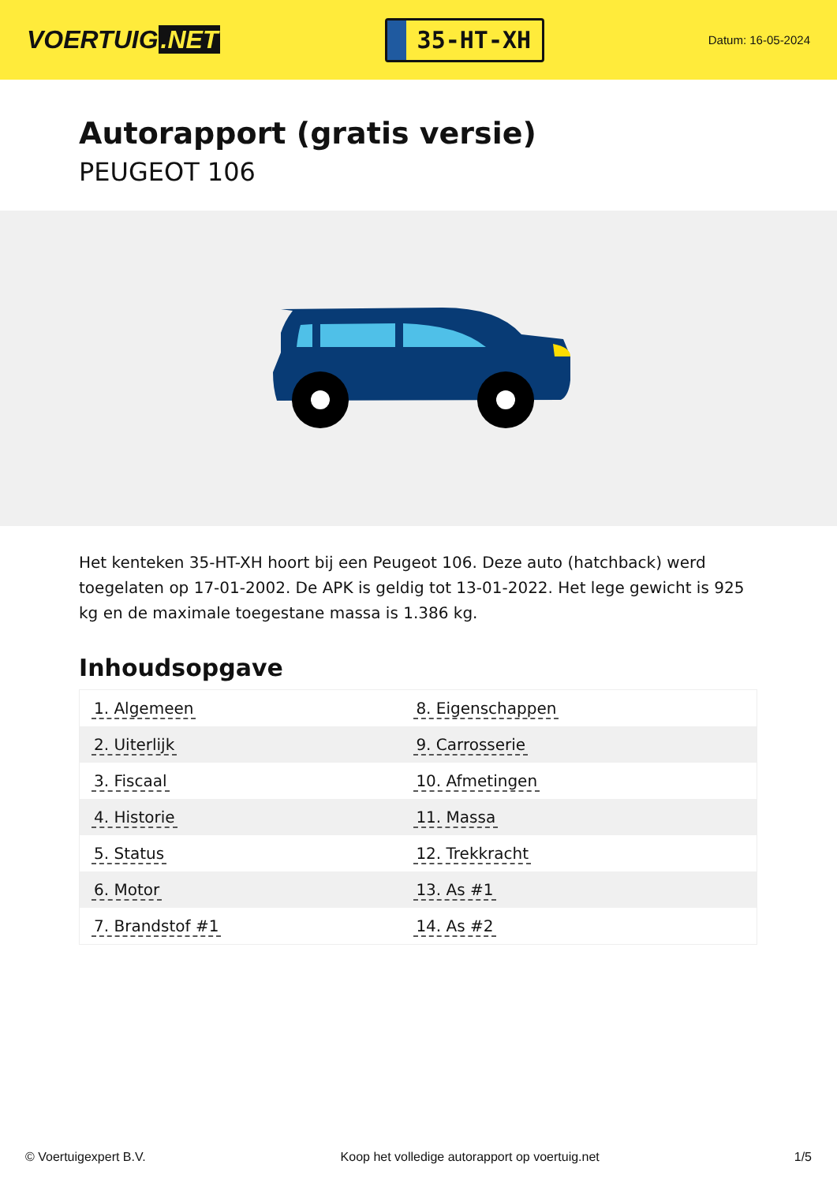VOERTUIG.NET
35-HT-XH
Datum: 16-05-2024
Autorapport (gratis versie)
PEUGEOT 106
Het kenteken 35-HT-XH hoort bij een Peugeot 106. Deze auto (hatchback) werd toegelaten op 17-01-2002. De APK is geldig tot 13-01-2022. Het lege gewicht is 925 kg en de maximale toegestane massa is 1.386 kg.
Inhoudsopgave
| 1. Algemeen | 8. Eigenschappen |
| 2. Uiterlijk | 9. Carrosserie |
| 3. Fiscaal | 10. Afmetingen |
| 4. Historie | 11. Massa |
| 5. Status | 12. Trekkracht |
| 6. Motor | 13. As #1 |
| 7. Brandstof #1 | 14. As #2 |
© Voertuigexpert B.V. Koop het volledige autorapport op voertuig.net 1/5